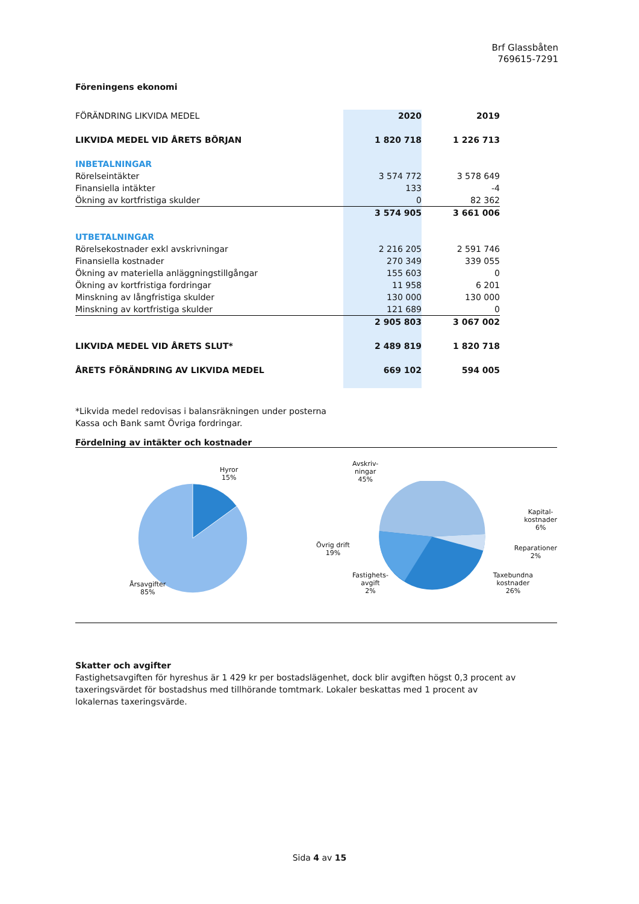Brf Glassbåten
769615-7291
Föreningens ekonomi
| FÖRÄNDRING LIKVIDA MEDEL | 2020 | 2019 |
| LIKVIDA MEDEL VID ÅRETS BÖRJAN | 1 820 718 | 1 226 713 |
| INBETALNINGAR | | |
| Rörelseintäkter | 3 574 772 | 3 578 649 |
| Finansiella intäkter | 133 | -4 |
| Ökning av kortfristiga skulder | 0 | 82 362 |
| | 3 574 905 | 3 661 006 |
| UTBETALNINGAR | | |
| Rörelsekostnader exkl avskrivningar | 2 216 205 | 2 591 746 |
| Finansiella kostnader | 270 349 | 339 055 |
| Ökning av materiella anläggningstillgångar | 155 603 | 0 |
| Ökning av kortfristiga fordringar | 11 958 | 6 201 |
| Minskning av långfristiga skulder | 130 000 | 130 000 |
| Minskning av kortfristiga skulder | 121 689 | 0 |
| | 2 905 803 | 3 067 002 |
| LIKVIDA MEDEL VID ÅRETS SLUT* | 2 489 819 | 1 820 718 |
| ÅRETS FÖRÄNDRING AV LIKVIDA MEDEL | 669 102 | 594 005 |
*Likvida medel redovisas i balansräkningen under posterna
Kassa och Bank samt Övriga fordringar.
Fördelning av intäkter och kostnader
Hyror
15%
Årsavgifter
85%
Avskriv-
ningar
45%
Övrig drift
19%
Kapital-
kostnader
6%
Reparationer
2%
Fastighets-
avgift
2%
Taxebundna
kostnader
26%
Skatter och avgifter
Fastighetsavgiften för hyreshus är 1 429 kr per bostadslägenhet, dock blir avgiften högst 0,3 procent av taxeringsvärdet för bostadshus med tillhörande tomtmark. Lokaler beskattas med 1 procent av lokalernas taxeringsvärde.
Sida 4 av 15